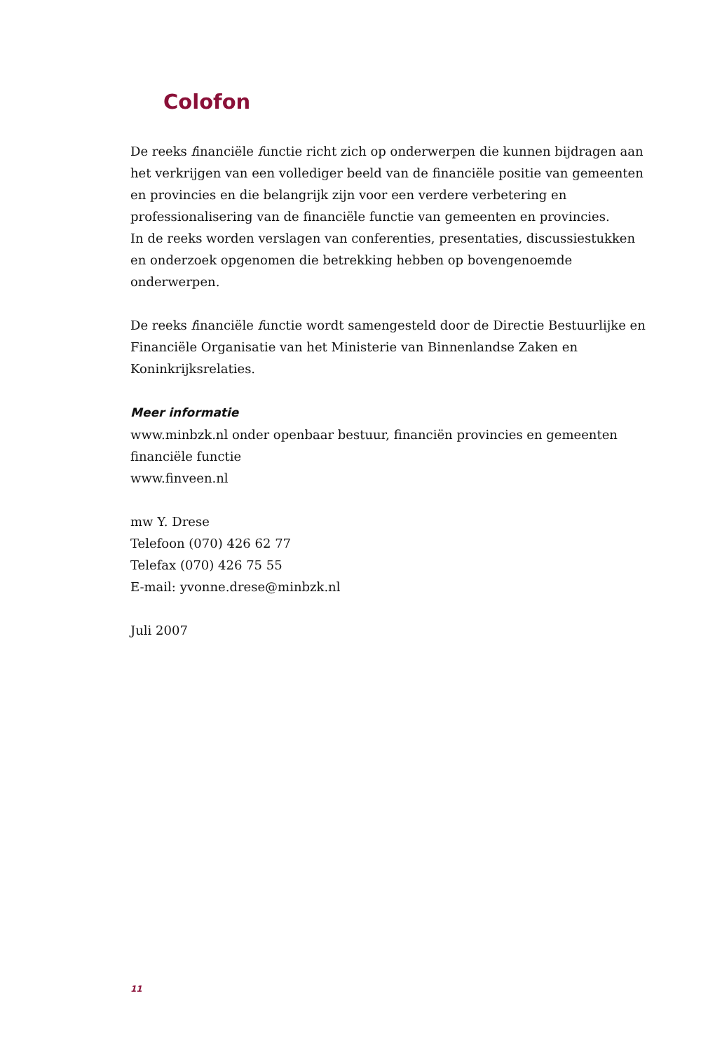Colofon
De reeks financiële functie richt zich op onderwerpen die kunnen bijdragen aan het verkrijgen van een vollediger beeld van de financiële positie van gemeenten en provincies en die belangrijk zijn voor een verdere verbetering en professionalisering van de financiële functie van gemeenten en provincies.
In de reeks worden verslagen van conferenties, presentaties, discussiestukken en onderzoek opgenomen die betrekking hebben op bovengenoemde onderwerpen.
De reeks financiële functie wordt samengesteld door de Directie Bestuurlijke en Financiële Organisatie van het Ministerie van Binnenlandse Zaken en Koninkrijksrelaties.
Meer informatie
www.minbzk.nl onder openbaar bestuur, financiën provincies en gemeenten financiële functie
www.finveen.nl
mw Y. Drese
Telefoon (070) 426 62 77
Telefax (070) 426 75 55
E-mail: yvonne.drese@minbzk.nl
Juli 2007
11